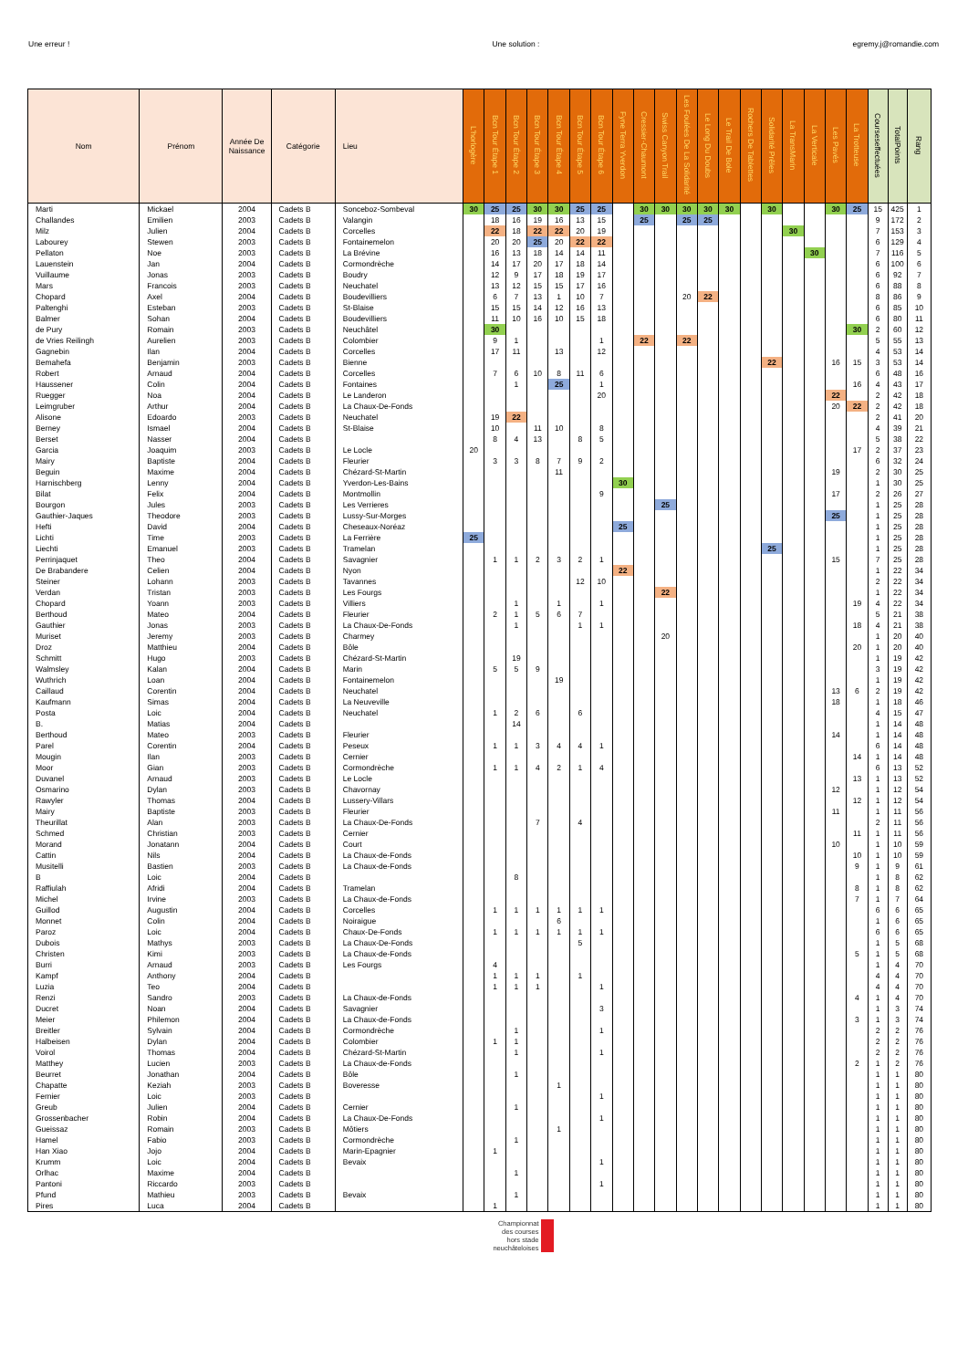Une erreur ! Une solution : egremy.j@romandie.com
| Nom | Prénom | Année De Naissance | Catégorie | Lieu | L'horlogère | Bcn Tour Étape 1 | Bcn Tour Étape 2 | Bcn Tour Étape 3 | Bcn Tour Étape 4 | Bcn Tour Étape 5 | Bcn Tour Étape 6 | Fyne Terra Yverdon | Cressier-Chaumont | Swiss Canyon Trail | Les Foulées De La Solidarité | Le Long Du Doubs | Le Trail De Bole | Rochers De Tablettes | Solidarité Prêles | La TransMarin | La Verticale | Les Pavés | La Trotteuse | Courseseffectuées | TotalPoints | Rang |
| --- | --- | --- | --- | --- | --- | --- | --- | --- | --- | --- | --- | --- | --- | --- | --- | --- | --- | --- | --- | --- | --- | --- | --- | --- | --- | --- |
| Marti | Mickael | 2004 | Cadets B | Sonceboz-Sombeval | 30 | 25 | 25 | 30 | 30 | 25 | 25 | | 30 | 30 | 30 | 30 | 30 | | 30 | | | 30 | 25 | 15 | 425 | 1 |
| Challandes | Emilien | 2003 | Cadets B | Valangin | | 18 | 16 | 19 | 16 | 13 | 15 | | 25 | | 25 | 25 | | | | | | | | 9 | 172 | 2 |
| Milz | Julien | 2004 | Cadets B | Corcelles | | 22 | 18 | 22 | 22 | 20 | 19 | | | | | | | | | 30 | | | | 7 | 153 | 3 |
| Labourey | Stewen | 2003 | Cadets B | Fontainemelon | | 20 | 20 | 25 | 20 | 22 | 22 | | | | | | | | | | | | | 6 | 129 | 4 |
| Pellaton | Noe | 2003 | Cadets B | La Brévine | | 16 | 13 | 18 | 14 | 14 | 11 | | | | | | | | | | 30 | | | 7 | 116 | 5 |
| Lauenstein | Jan | 2004 | Cadets B | Cormondrèche | | 14 | 17 | 20 | 17 | 18 | 14 | | | | | | | | | | | | | 6 | 100 | 6 |
| Vuillaume | Jonas | 2003 | Cadets B | Boudry | | 12 | 9 | 17 | 18 | 19 | 17 | | | | | | | | | | | | | 6 | 92 | 7 |
| Mars | Francois | 2003 | Cadets B | Neuchatel | | 13 | 12 | 15 | 15 | 17 | 16 | | | | | | | | | | | | | 6 | 88 | 8 |
| Chopard | Axel | 2004 | Cadets B | Boudevilliers | | 6 | 7 | 13 | 1 | 10 | 7 | | | | 20 | 22 | | | | | | | | 8 | 86 | 9 |
| Paltenghi | Esteban | 2003 | Cadets B | St-Blaise | | 15 | 15 | 14 | 12 | 16 | 13 | | | | | | | | | | | | | 6 | 85 | 10 |
| Balmer | Sohan | 2004 | Cadets B | Boudevilliers | | 11 | 10 | 16 | 10 | 15 | 18 | | | | | | | | | | | | | 6 | 80 | 11 |
| de Pury | Romain | 2003 | Cadets B | Neuchâtel | | 30 | | | | | | | | | | | | | | | | | 30 | 2 | 60 | 12 |
| de Vries Reilingh | Aurelien | 2003 | Cadets B | Colombier | | 9 | 1 | | | | 1 | | 22 | | 22 | | | | | | | | | 5 | 55 | 13 |
| Gagnebin | Ilan | 2004 | Cadets B | Corcelles | | 17 | 11 | | 13 | | 12 | | | | | | | | | | | | | 4 | 53 | 14 |
| Bemahefa | Benjamin | 2003 | Cadets B | Bienne | | | | | | | | | | | | | | | 22 | | | 16 | 15 | 3 | 53 | 14 |
| Robert | Arnaud | 2004 | Cadets B | Corcelles | | 7 | 6 | 10 | 8 | 11 | 6 | | | | | | | | | | | | | 6 | 48 | 16 |
| Haussener | Colin | 2004 | Cadets B | Fontaines | | | 1 | | 25 | | 1 | | | | | | | | | | | | 16 | 4 | 43 | 17 |
| Ruegger | Noa | 2004 | Cadets B | Le Landeron | | | | | | | 20 | | | | | | | | | | | 22 | | 2 | 42 | 18 |
| Leimgruber | Arthur | 2004 | Cadets B | La Chaux-De-Fonds | | | | | | | | | | | | | | | | | | 20 | 22 | 2 | 42 | 18 |
| Alisone | Edoardo | 2003 | Cadets B | Neuchatel | | 19 | 22 | | | | | | | | | | | | | | | | | 2 | 41 | 20 |
| Berney | Ismael | 2004 | Cadets B | St-Blaise | | 10 | | 11 | 10 | | 8 | | | | | | | | | | | | | 4 | 39 | 21 |
| Berset | Nasser | 2004 | Cadets B | | | 8 | 4 | 13 | | 8 | 5 | | | | | | | | | | | | | 5 | 38 | 22 |
| Garcia | Joaquim | 2003 | Cadets B | Le Locle | 20 | | | | | | | | | | | | | | | | | | 17 | 2 | 37 | 23 |
| Mairy | Baptiste | 2004 | Cadets B | Fleurier | | 3 | 3 | 8 | 7 | 9 | 2 | | | | | | | | | | | | | 6 | 32 | 24 |
| Beguin | Maxime | 2004 | Cadets B | Chézard-St-Martin | | | | | 11 | | | | | | | | | | | | | 19 | | 2 | 30 | 25 |
| Harnischberg | Lenny | 2004 | Cadets B | Yverdon-Les-Bains | | | | | | | | 30 | | | | | | | | | | | | 1 | 30 | 25 |
| Bilat | Felix | 2004 | Cadets B | Montmollin | | | | | | | 9 | | | | | | | | | | | 17 | | 2 | 26 | 27 |
| Bourgon | Jules | 2003 | Cadets B | Les Verrieres | | | | | | | | | | 25 | | | | | | | | | | 1 | 25 | 28 |
| Gauthier-Jaques | Theodore | 2003 | Cadets B | Lussy-Sur-Morges | | | | | | | | | | | | | | | | | | 25 | | 1 | 25 | 28 |
| Hefti | David | 2004 | Cadets B | Cheseaux-Noréaz | | | | | | | | 25 | | | | | | | | | | | | 1 | 25 | 28 |
| Lichti | Time | 2003 | Cadets B | La Ferrière | 25 | | | | | | | | | | | | | | | | | | | 1 | 25 | 28 |
| Liechti | Emanuel | 2003 | Cadets B | Tramelan | | | | | | | | | | | | | | | 25 | | | | | 1 | 25 | 28 |
| Perrinjaquet | Theo | 2004 | Cadets B | Savagnier | | 1 | 1 | 2 | 3 | 2 | 1 | | | | | | | | | | | 15 | | 7 | 25 | 28 |
| De Brabandere | Celien | 2004 | Cadets B | Nyon | | | | | | | | 22 | | | | | | | | | | | | 1 | 22 | 34 |
| Steiner | Lohann | 2003 | Cadets B | Tavannes | | | | | | 12 | 10 | | | | | | | | | | | | | 2 | 22 | 34 |
| Verdan | Tristan | 2003 | Cadets B | Les Fourgs | | | | | | | | | | 22 | | | | | | | | | | 1 | 22 | 34 |
| Chopard | Yoann | 2003 | Cadets B | Villiers | | | 1 | | 1 | | 1 | | | | | | | | | | | | 19 | 4 | 22 | 34 |
| Berthoud | Mateo | 2004 | Cadets B | Fleurier | | 2 | 1 | 5 | 6 | 7 | | | | | | | | | | | | | | 5 | 21 | 38 |
| Gauthier | Jonas | 2003 | Cadets B | La Chaux-De-Fonds | | | 1 | | | 1 | 1 | | | | | | | | | | | | 18 | 4 | 21 | 38 |
| Muriset | Jeremy | 2003 | Cadets B | Charmey | | | | | | | | | | 20 | | | | | | | | | | 1 | 20 | 40 |
| Droz | Matthieu | 2004 | Cadets B | Bôle | | | | | | | | | | | | | | | | | | | 20 | 1 | 20 | 40 |
| Schmitt | Hugo | 2003 | Cadets B | Chézard-St-Martin | | | 19 | | | | | | | | | | | | | | | | | 1 | 19 | 42 |
| Walmsley | Kalan | 2004 | Cadets B | Marin | | 5 | 5 | 9 | | | | | | | | | | | | | | | | 3 | 19 | 42 |
| Wuthrich | Loan | 2004 | Cadets B | Fontainemelon | | | | | 19 | | | | | | | | | | | | | | | 1 | 19 | 42 |
| Caillaud | Corentin | 2004 | Cadets B | Neuchatel | | | | | | | | | | | | | | | | | | 13 | 6 | 2 | 19 | 42 |
| Kaufmann | Simas | 2004 | Cadets B | La Neuveville | | | | | | | | | | | | | | | | | | 18 | | 1 | 18 | 46 |
| Posta | Loic | 2004 | Cadets B | Neuchatel | | 1 | 2 | 6 | | 6 | | | | | | | | | | | | | | 4 | 15 | 47 |
| B. | Matias | 2004 | Cadets B | | | | 14 | | | | | | | | | | | | | | | | | 1 | 14 | 48 |
| Berthoud | Mateo | 2003 | Cadets B | Fleurier | | | | | | | | | | | | | | | | | | 14 | | 1 | 14 | 48 |
| Parel | Corentin | 2004 | Cadets B | Peseux | | 1 | 1 | 3 | 4 | 4 | 1 | | | | | | | | | | | | | 6 | 14 | 48 |
| Mougin | Ilan | 2003 | Cadets B | Cernier | | | | | | | | | | | | | | | | | | | 14 | 1 | 14 | 48 |
| Moor | Gian | 2003 | Cadets B | Cormondrèche | | 1 | 1 | 4 | 2 | 1 | 4 | | | | | | | | | | | | | 6 | 13 | 52 |
| Duvanel | Arnaud | 2003 | Cadets B | Le Locle | | | | | | | | | | | | | | | | | | | 13 | 1 | 13 | 52 |
| Osmarino | Dylan | 2003 | Cadets B | Chavornay | | | | | | | | | | | | | | | | | | 12 | | 1 | 12 | 54 |
| Rawyler | Thomas | 2004 | Cadets B | Lussery-Villars | | | | | | | | | | | | | | | | | | | 12 | 1 | 12 | 54 |
| Mairy | Baptiste | 2003 | Cadets B | Fleurier | | | | | | | | | | | | | | | | | | 11 | | 1 | 11 | 56 |
| Theurillat | Alan | 2003 | Cadets B | La Chaux-De-Fonds | | | | 7 | | 4 | | | | | | | | | | | | | | 2 | 11 | 56 |
| Schmed | Christian | 2003 | Cadets B | Cernier | | | | | | | | | | | | | | | | | | | 11 | 1 | 11 | 56 |
| Morand | Jonatann | 2004 | Cadets B | Court | | | | | | | | | | | | | | | | | | 10 | | 1 | 10 | 59 |
| Cattin | Nils | 2004 | Cadets B | La Chaux-de-Fonds | | | | | | | | | | | | | | | | | | | 10 | 1 | 10 | 59 |
| Musitelli | Bastien | 2003 | Cadets B | La Chaux-de-Fonds | | | | | | | | | | | | | | | | | | | 9 | 1 | 9 | 61 |
| B | Loic | 2004 | Cadets B | | | | 8 | | | | | | | | | | | | | | | | | 1 | 8 | 62 |
| Raffiulah | Afridi | 2004 | Cadets B | Tramelan | | | | | | | | | | | | | | | | | | | 8 | 1 | 8 | 62 |
| Michel | Irvine | 2003 | Cadets B | La Chaux-de-Fonds | | | | | | | | | | | | | | | | | | | 7 | 1 | 7 | 64 |
| Guillod | Augustin | 2004 | Cadets B | Corcelles | | 1 | 1 | 1 | 1 | 1 | 1 | | | | | | | | | | | | | 6 | 6 | 65 |
| Monnet | Colin | 2004 | Cadets B | Noiraigue | | | | | 6 | | | | | | | | | | | | | | | 1 | 6 | 65 |
| Paroz | Loic | 2004 | Cadets B | Chaux-De-Fonds | | 1 | 1 | 1 | 1 | 1 | 1 | | | | | | | | | | | | | 6 | 6 | 65 |
| Dubois | Mathys | 2003 | Cadets B | La Chaux-De-Fonds | | | | | | 5 | | | | | | | | | | | | | | 1 | 5 | 68 |
| Christen | Kimi | 2003 | Cadets B | La Chaux-de-Fonds | | | | | | | | | | | | | | | | | | | 5 | 1 | 5 | 68 |
| Burri | Arnaud | 2003 | Cadets B | Les Fourgs | | 4 | | | | | | | | | | | | | | | | | | 1 | 4 | 70 |
| Kampf | Anthony | 2004 | Cadets B | | | 1 | 1 | 1 | | 1 | | | | | | | | | | | | | | 4 | 4 | 70 |
| Luzia | Teo | 2004 | Cadets B | | | 1 | 1 | 1 | | | 1 | | | | | | | | | | | | | 4 | 4 | 70 |
| Renzi | Sandro | 2003 | Cadets B | La Chaux-de-Fonds | | | | | | | | | | | | | | | | | | | 4 | 1 | 4 | 70 |
| Ducret | Noan | 2004 | Cadets B | Savagnier | | | | | | | 3 | | | | | | | | | | | | | 1 | 3 | 74 |
| Meier | Philemon | 2004 | Cadets B | La Chaux-de-Fonds | | | | | | | | | | | | | | | | | | | 3 | 1 | 3 | 74 |
| Breitler | Sylvain | 2004 | Cadets B | Cormondrèche | | | 1 | | | | 1 | | | | | | | | | | | | | 2 | 2 | 76 |
| Halbeisen | Dylan | 2004 | Cadets B | Colombier | | 1 | 1 | | | | | | | | | | | | | | | | | 2 | 2 | 76 |
| Voirol | Thomas | 2004 | Cadets B | Chézard-St-Martin | | | 1 | | | | 1 | | | | | | | | | | | | | 2 | 2 | 76 |
| Matthey | Lucien | 2003 | Cadets B | La Chaux-de-Fonds | | | | | | | | | | | | | | | | | | | 2 | 1 | 2 | 76 |
| Beurret | Jonathan | 2004 | Cadets B | Bôle | | | 1 | | | | | | | | | | | | | | | | | 1 | 1 | 80 |
| Chapatte | Keziah | 2003 | Cadets B | Boveresse | | | | | 1 | | | | | | | | | | | | | | | 1 | 1 | 80 |
| Fernier | Loic | 2003 | Cadets B | | | | | | | | 1 | | | | | | | | | | | | | 1 | 1 | 80 |
| Greub | Julien | 2004 | Cadets B | Cernier | | | 1 | | | | | | | | | | | | | | | | | 1 | 1 | 80 |
| Grossenbacher | Robin | 2004 | Cadets B | La Chaux-De-Fonds | | | | | | | 1 | | | | | | | | | | | | | 1 | 1 | 80 |
| Gueissaz | Romain | 2003 | Cadets B | Môtiers | | | | | 1 | | | | | | | | | | | | | | | 1 | 1 | 80 |
| Hamel | Fabio | 2003 | Cadets B | Cormondrèche | | | 1 | | | | | | | | | | | | | | | | | 1 | 1 | 80 |
| Han Xiao | Jojo | 2004 | Cadets B | Marin-Epagnier | | 1 | | | | | | | | | | | | | | | | | | 1 | 1 | 80 |
| Krumm | Loic | 2004 | Cadets B | Bevaix | | | | | | | 1 | | | | | | | | | | | | | 1 | 1 | 80 |
| Orlhac | Maxime | 2004 | Cadets B | | | | 1 | | | | | | | | | | | | | | | | | 1 | 1 | 80 |
| Pantoni | Riccardo | 2003 | Cadets B | | | | | | | | 1 | | | | | | | | | | | | | 1 | 1 | 80 |
| Pfund | Mathieu | 2003 | Cadets B | Bevaix | | | 1 | | | | | | | | | | | | | | | | | 1 | 1 | 80 |
| Pires | Luca | 2004 | Cadets B | | | 1 | | | | | | | | | | | | | | | | | | 1 | 1 | 80 |
Championnat
des courses
hors stade
neuchâteloises